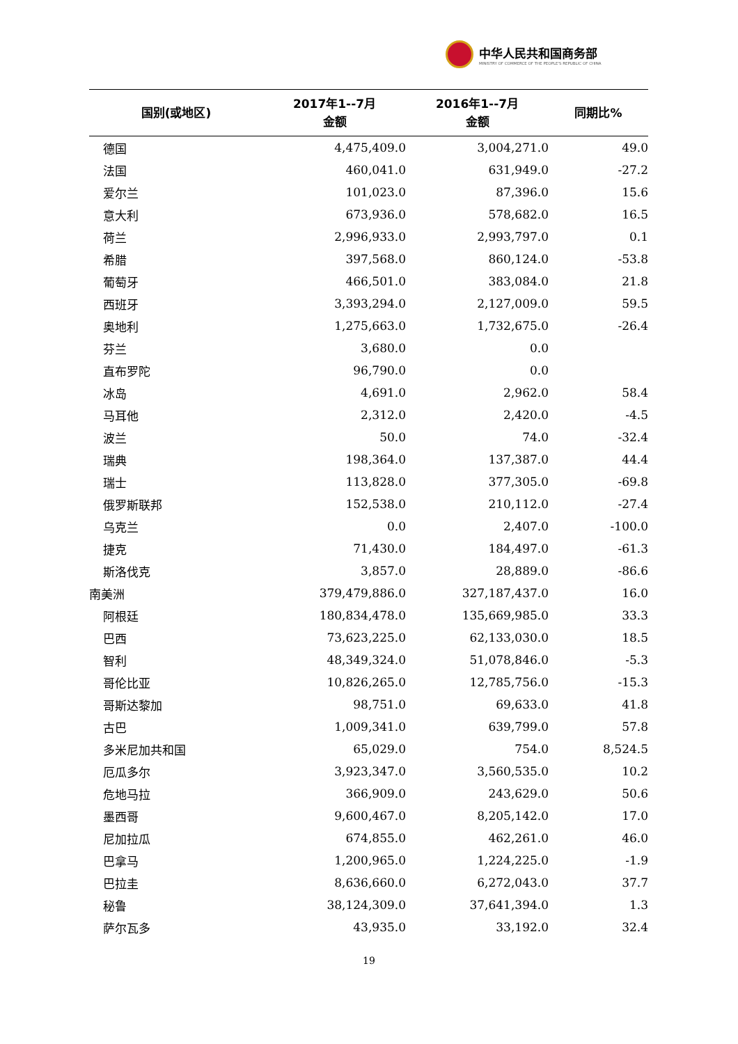中华人民共和国商务部
MINISTRY OF COMMERCE OF THE PEOPLE'S REPUBLIC OF CHINA
| 国别(或地区) | 2017年1--7月 金额 | 2016年1--7月 金额 | 同期比% |
| --- | --- | --- | --- |
| 德国 | 4,475,409.0 | 3,004,271.0 | 49.0 |
| 法国 | 460,041.0 | 631,949.0 | -27.2 |
| 爱尔兰 | 101,023.0 | 87,396.0 | 15.6 |
| 意大利 | 673,936.0 | 578,682.0 | 16.5 |
| 荷兰 | 2,996,933.0 | 2,993,797.0 | 0.1 |
| 希腊 | 397,568.0 | 860,124.0 | -53.8 |
| 葡萄牙 | 466,501.0 | 383,084.0 | 21.8 |
| 西班牙 | 3,393,294.0 | 2,127,009.0 | 59.5 |
| 奥地利 | 1,275,663.0 | 1,732,675.0 | -26.4 |
| 芬兰 | 3,680.0 | 0.0 | |
| 直布罗陀 | 96,790.0 | 0.0 | |
| 冰岛 | 4,691.0 | 2,962.0 | 58.4 |
| 马耳他 | 2,312.0 | 2,420.0 | -4.5 |
| 波兰 | 50.0 | 74.0 | -32.4 |
| 瑞典 | 198,364.0 | 137,387.0 | 44.4 |
| 瑞士 | 113,828.0 | 377,305.0 | -69.8 |
| 俄罗斯联邦 | 152,538.0 | 210,112.0 | -27.4 |
| 乌克兰 | 0.0 | 2,407.0 | -100.0 |
| 捷克 | 71,430.0 | 184,497.0 | -61.3 |
| 斯洛伐克 | 3,857.0 | 28,889.0 | -86.6 |
| 南美洲 | 379,479,886.0 | 327,187,437.0 | 16.0 |
| 阿根廷 | 180,834,478.0 | 135,669,985.0 | 33.3 |
| 巴西 | 73,623,225.0 | 62,133,030.0 | 18.5 |
| 智利 | 48,349,324.0 | 51,078,846.0 | -5.3 |
| 哥伦比亚 | 10,826,265.0 | 12,785,756.0 | -15.3 |
| 哥斯达黎加 | 98,751.0 | 69,633.0 | 41.8 |
| 古巴 | 1,009,341.0 | 639,799.0 | 57.8 |
| 多米尼加共和国 | 65,029.0 | 754.0 | 8,524.5 |
| 厄瓜多尔 | 3,923,347.0 | 3,560,535.0 | 10.2 |
| 危地马拉 | 366,909.0 | 243,629.0 | 50.6 |
| 墨西哥 | 9,600,467.0 | 8,205,142.0 | 17.0 |
| 尼加拉瓜 | 674,855.0 | 462,261.0 | 46.0 |
| 巴拿马 | 1,200,965.0 | 1,224,225.0 | -1.9 |
| 巴拉圭 | 8,636,660.0 | 6,272,043.0 | 37.7 |
| 秘鲁 | 38,124,309.0 | 37,641,394.0 | 1.3 |
| 萨尔瓦多 | 43,935.0 | 33,192.0 | 32.4 |
19